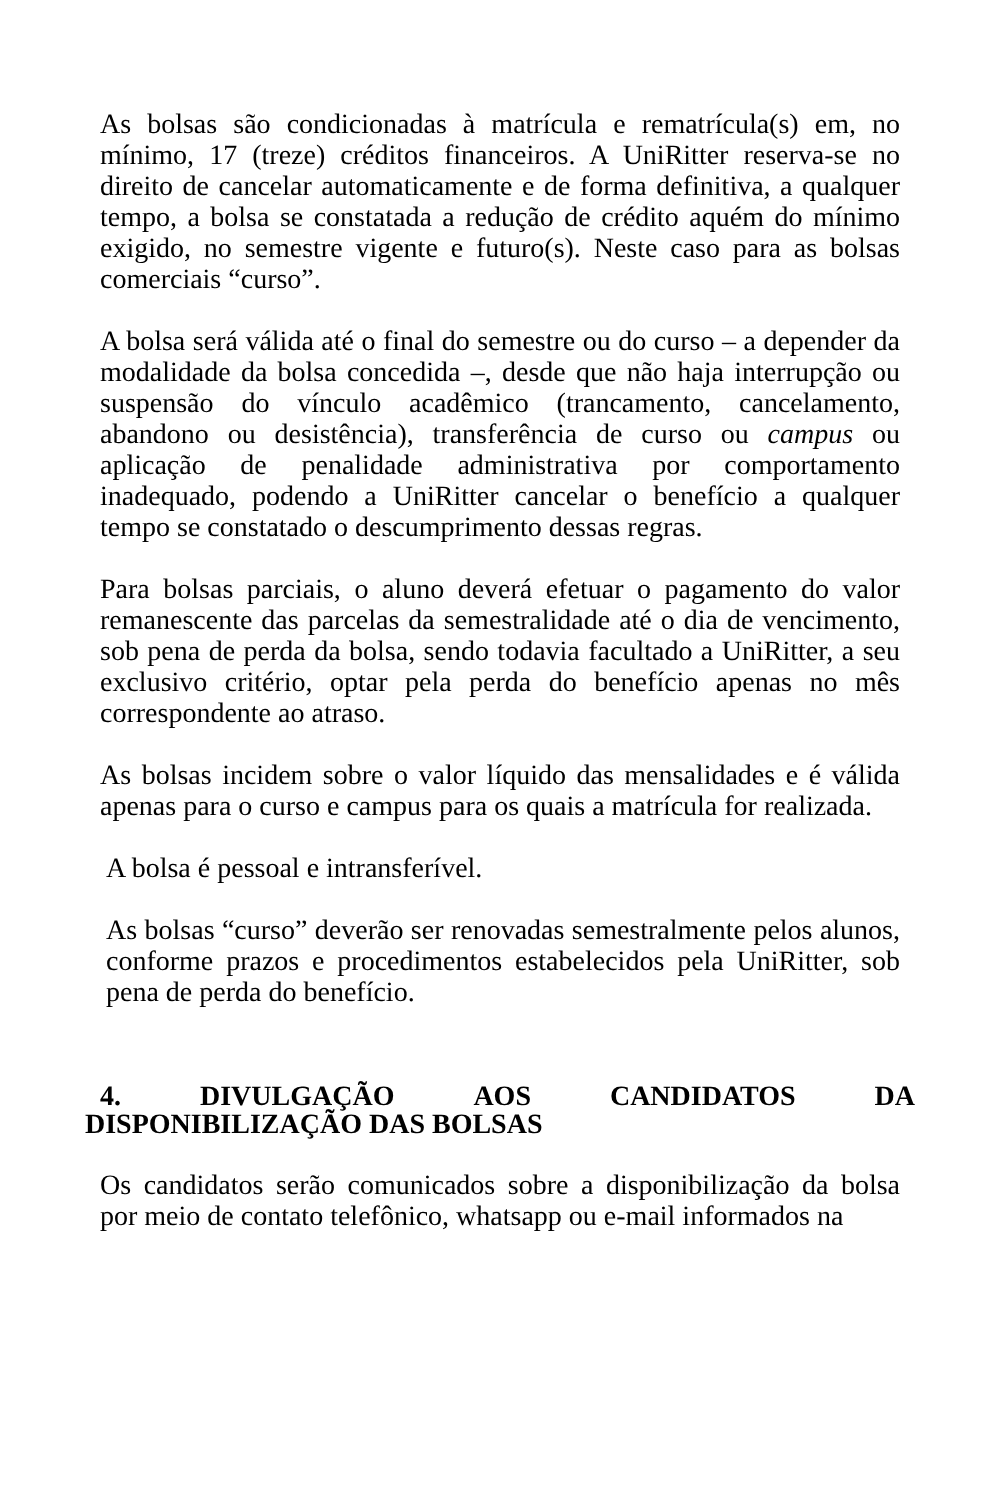As bolsas são condicionadas à matrícula e rematrícula(s) em, no mínimo, 17 (treze) créditos financeiros. A UniRitter reserva-se no direito de cancelar automaticamente e de forma definitiva, a qualquer tempo, a bolsa se constatada a redução de crédito aquém do mínimo exigido, no semestre vigente e futuro(s). Neste caso para as bolsas comerciais “curso”.
A bolsa será válida até o final do semestre ou do curso – a depender da modalidade da bolsa concedida –, desde que não haja interrupção ou suspensão do vínculo acadêmico (trancamento, cancelamento, abandono ou desistência), transferência de curso ou campus ou aplicação de penalidade administrativa por comportamento inadequado, podendo a UniRitter cancelar o benefício a qualquer tempo se constatado o descumprimento dessas regras.
Para bolsas parciais, o aluno deverá efetuar o pagamento do valor remanescente das parcelas da semestralidade até o dia de vencimento, sob pena de perda da bolsa, sendo todavia facultado a UniRitter, a seu exclusivo critério, optar pela perda do benefício apenas no mês correspondente ao atraso.
As bolsas incidem sobre o valor líquido das mensalidades e é válida apenas para o curso e campus para os quais a matrícula for realizada.
A bolsa é pessoal e intransferível.
As bolsas “curso” deverão ser renovadas semestralmente pelos alunos, conforme prazos e procedimentos estabelecidos pela UniRitter, sob pena de perda do benefício.
4. DIVULGAÇÃO AOS CANDIDATOS DA
DISPONIBILIZAÇÃO DAS BOLSAS
Os candidatos serão comunicados sobre a disponibilização da bolsa por meio de contato telefônico, whatsapp ou e-mail informados na